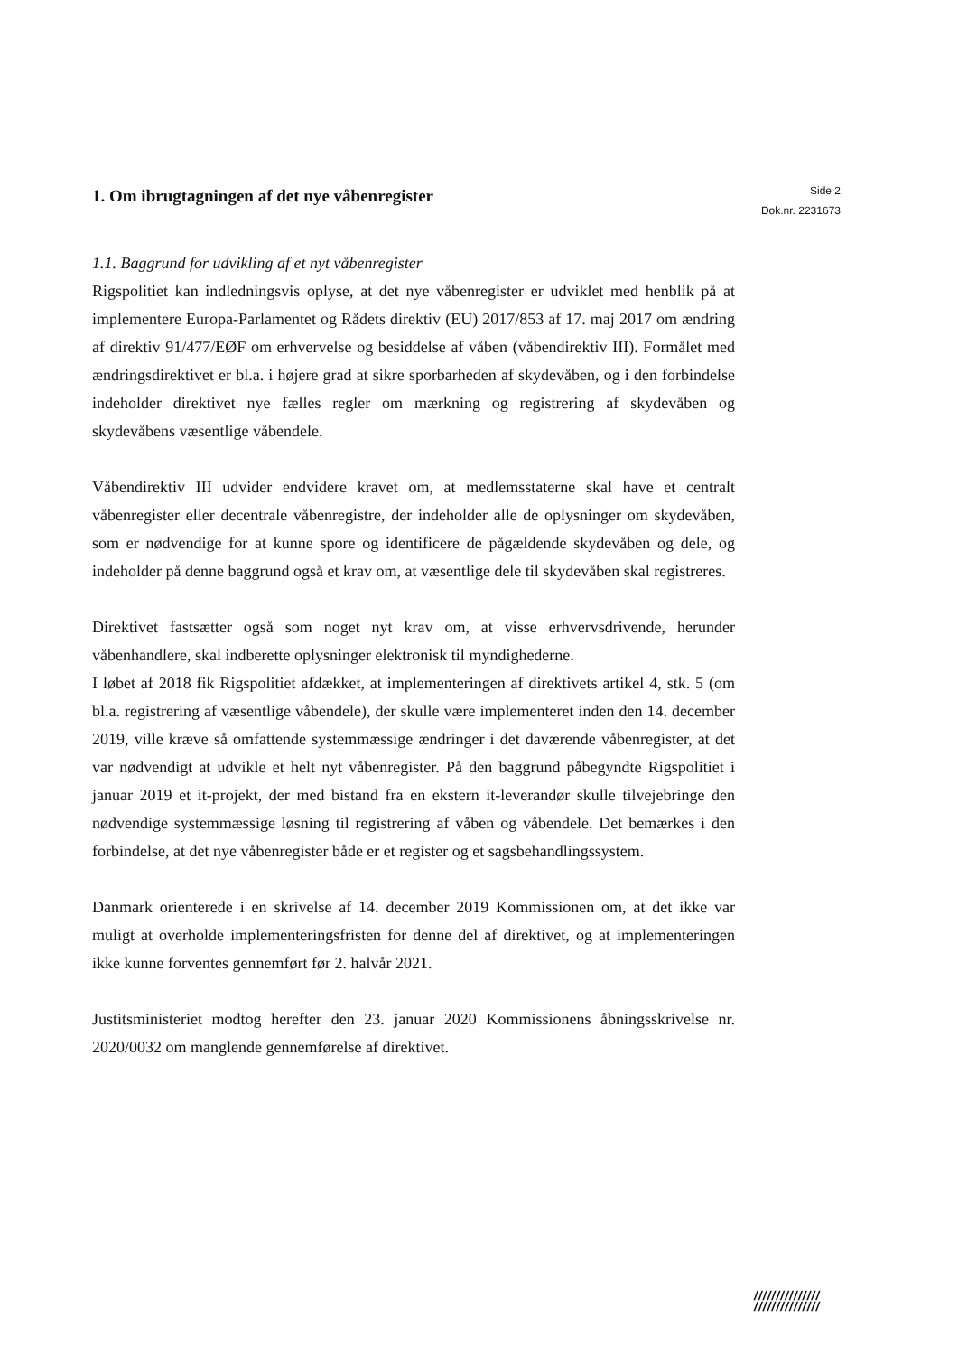1. Om ibrugtagningen af det nye våbenregister
Side 2
Dok.nr. 2231673
1.1. Baggrund for udvikling af et nyt våbenregister
Rigspolitiet kan indledningsvis oplyse, at det nye våbenregister er udviklet med henblik på at implementere Europa-Parlamentet og Rådets direktiv (EU) 2017/853 af 17. maj 2017 om ændring af direktiv 91/477/EØF om erhvervelse og besiddelse af våben (våbendirektiv III). Formålet med ændringsdirektivet er bl.a. i højere grad at sikre sporbarheden af skydevåben, og i den forbindelse indeholder direktivet nye fælles regler om mærkning og registrering af skydevåben og skydevåbens væsentlige våbendele.
Våbendirektiv III udvider endvidere kravet om, at medlemsstaterne skal have et centralt våbenregister eller decentrale våbenregistre, der indeholder alle de oplysninger om skydevåben, som er nødvendige for at kunne spore og identificere de pågældende skydevåben og dele, og indeholder på denne baggrund også et krav om, at væsentlige dele til skydevåben skal registreres.
Direktivet fastsætter også som noget nyt krav om, at visse erhvervsdrivende, herunder våbenhandlere, skal indberette oplysninger elektronisk til myndighederne.
I løbet af 2018 fik Rigspolitiet afdækket, at implementeringen af direktivets artikel 4, stk. 5 (om bl.a. registrering af væsentlige våbendele), der skulle være implementeret inden den 14. december 2019, ville kræve så omfattende systemmæssige ændringer i det daværende våbenregister, at det var nødvendigt at udvikle et helt nyt våbenregister. På den baggrund påbegyndte Rigspolitiet i januar 2019 et it-projekt, der med bistand fra en ekstern it-leverandør skulle tilvejebringe den nødvendige systemmæssige løsning til registrering af våben og våbendele. Det bemærkes i den forbindelse, at det nye våbenregister både er et register og et sagsbehandlingssystem.
Danmark orienterede i en skrivelse af 14. december 2019 Kommissionen om, at det ikke var muligt at overholde implementeringsfristen for denne del af direktivet, og at implementeringen ikke kunne forventes gennemført før 2. halvår 2021.
Justitsministeriet modtog herefter den 23. januar 2020 Kommissionens åbningsskrivelse nr. 2020/0032 om manglende gennemførelse af direktivet.
///////////////
///////////////